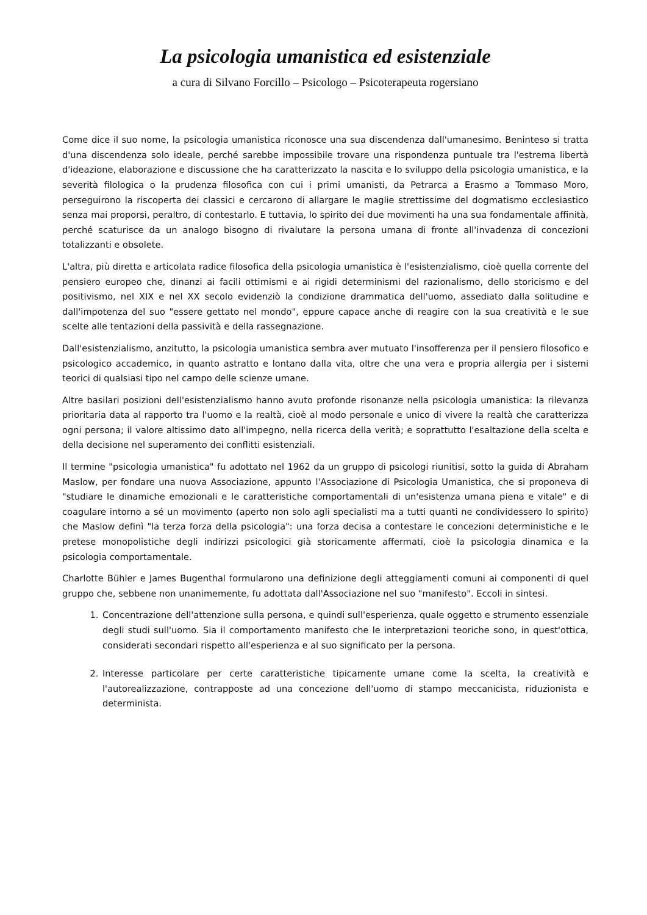La psicologia umanistica ed esistenziale
a cura di Silvano Forcillo – Psicologo – Psicoterapeuta rogersiano
Come dice il suo nome, la psicologia umanistica riconosce una sua discendenza dall'umanesimo. Beninteso si tratta d'una discendenza solo ideale, perché sarebbe impossibile trovare una rispondenza puntuale tra l'estrema libertà d'ideazione, elaborazione e discussione che ha caratterizzato la nascita e lo sviluppo della psicologia umanistica, e la severità filologica o la prudenza filosofica con cui i primi umanisti, da Petrarca a Erasmo a Tommaso Moro, perseguirono la riscoperta dei classici e cercarono di allargare le maglie strettissime del dogmatismo ecclesiastico senza mai proporsi, peraltro, di contestarlo. E tuttavia, lo spirito dei due movimenti ha una sua fondamentale affinità, perché scaturisce da un analogo bisogno di rivalutare la persona umana di fronte all'invadenza di concezioni totalizzanti e obsolete.
L'altra, più diretta e articolata radice filosofica della psicologia umanistica è l'esistenzialismo, cioè quella corrente del pensiero europeo che, dinanzi ai facili ottimismi e ai rigidi determinismi del razionalismo, dello storicismo e del positivismo, nel XIX e nel XX secolo evidenziò la condizione drammatica dell'uomo, assediato dalla solitudine e dall'impotenza del suo "essere gettato nel mondo", eppure capace anche di reagire con la sua creatività e le sue scelte alle tentazioni della passività e della rassegnazione.
Dall'esistenzialismo, anzitutto, la psicologia umanistica sembra aver mutuato l'insofferenza per il pensiero filosofico e psicologico accademico, in quanto astratto e lontano dalla vita, oltre che una vera e propria allergia per i sistemi teorici di qualsiasi tipo nel campo delle scienze umane.
Altre basilari posizioni dell'esistenzialismo hanno avuto profonde risonanze nella psicologia umanistica: la rilevanza prioritaria data al rapporto tra l'uomo e la realtà, cioè al modo personale e unico di vivere la realtà che caratterizza ogni persona; il valore altissimo dato all'impegno, nella ricerca della verità; e soprattutto l'esaltazione della scelta e della decisione nel superamento dei conflitti esistenziali.
Il termine "psicologia umanistica" fu adottato nel 1962 da un gruppo di psicologi riunitisi, sotto la guida di Abraham Maslow, per fondare una nuova Associazione, appunto l'Associazione di Psicologia Umanistica, che si proponeva di "studiare le dinamiche emozionali e le caratteristiche comportamentali di un'esistenza umana piena e vitale" e di coagulare intorno a sé un movimento (aperto non solo agli specialisti ma a tutti quanti ne condividessero lo spirito) che Maslow definì "la terza forza della psicologia": una forza decisa a contestare le concezioni deterministiche e le pretese monopolistiche degli indirizzi psicologici già storicamente affermati, cioè la psicologia dinamica e la psicologia comportamentale.
Charlotte Bühler e James Bugenthal formularono una definizione degli atteggiamenti comuni ai componenti di quel gruppo che, sebbene non unanimemente, fu adottata dall'Associazione nel suo "manifesto". Eccoli in sintesi.
1. Concentrazione dell'attenzione sulla persona, e quindi sull'esperienza, quale oggetto e strumento essenziale degli studi sull'uomo. Sia il comportamento manifesto che le interpretazioni teoriche sono, in quest'ottica, considerati secondari rispetto all'esperienza e al suo significato per la persona.
2. Interesse particolare per certe caratteristiche tipicamente umane come la scelta, la creatività e l'autorealizzazione, contrapposte ad una concezione dell'uomo di stampo meccanicista, riduzionista e determinista.